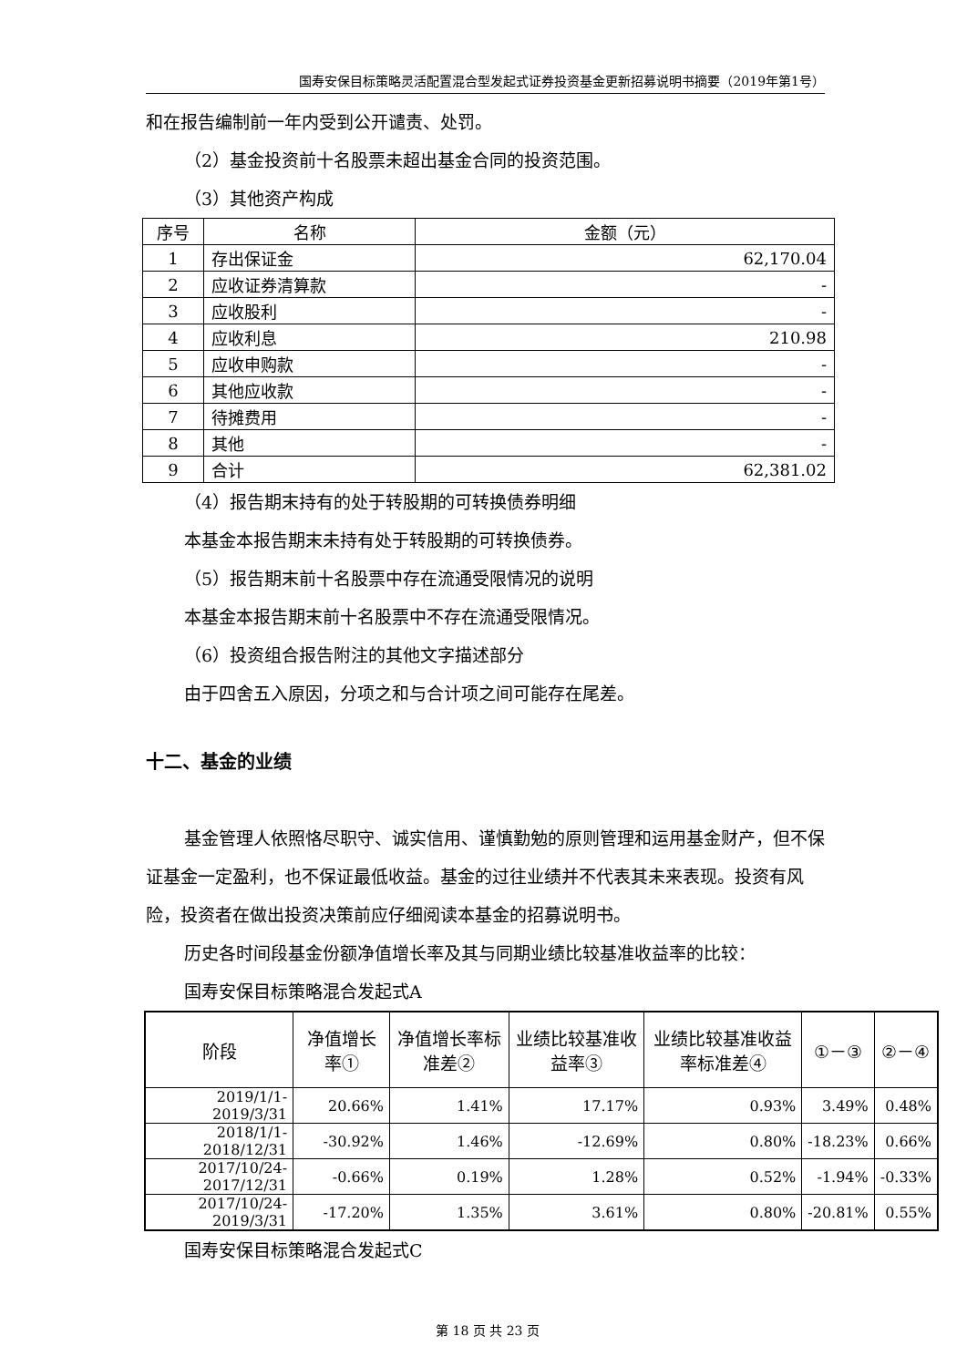国寿安保目标策略灵活配置混合型发起式证券投资基金更新招募说明书摘要（2019年第1号）
和在报告编制前一年内受到公开谴责、处罚。
（2）基金投资前十名股票未超出基金合同的投资范围。
（3）其他资产构成
| 序号 | 名称 | 金额（元） |
| --- | --- | --- |
| 1 | 存出保证金 | 62,170.04 |
| 2 | 应收证券清算款 | - |
| 3 | 应收股利 | - |
| 4 | 应收利息 | 210.98 |
| 5 | 应收申购款 | - |
| 6 | 其他应收款 | - |
| 7 | 待摊费用 | - |
| 8 | 其他 | - |
| 9 | 合计 | 62,381.02 |
（4）报告期末持有的处于转股期的可转换债券明细
本基金本报告期末未持有处于转股期的可转换债券。
（5）报告期末前十名股票中存在流通受限情况的说明
本基金本报告期末前十名股票中不存在流通受限情况。
（6）投资组合报告附注的其他文字描述部分
由于四舍五入原因，分项之和与合计项之间可能存在尾差。
十二、基金的业绩
基金管理人依照恪尽职守、诚实信用、谨慎勤勉的原则管理和运用基金财产，但不保证基金一定盈利，也不保证最低收益。基金的过往业绩并不代表其未来表现。投资有风险，投资者在做出投资决策前应仔细阅读本基金的招募说明书。
历史各时间段基金份额净值增长率及其与同期业绩比较基准收益率的比较：
国寿安保目标策略混合发起式A
| 阶段 | 净值增长率① | 净值增长率标准差② | 业绩比较基准收益率③ | 业绩比较基准收益率标准差④ | ①－③ | ②－④ |
| --- | --- | --- | --- | --- | --- | --- |
| 2019/1/1-2019/3/31 | 20.66% | 1.41% | 17.17% | 0.93% | 3.49% | 0.48% |
| 2018/1/1-2018/12/31 | -30.92% | 1.46% | -12.69% | 0.80% | -18.23% | 0.66% |
| 2017/10/24-2017/12/31 | -0.66% | 0.19% | 1.28% | 0.52% | -1.94% | -0.33% |
| 2017/10/24-2019/3/31 | -17.20% | 1.35% | 3.61% | 0.80% | -20.81% | 0.55% |
国寿安保目标策略混合发起式C
第 18 页 共 23 页